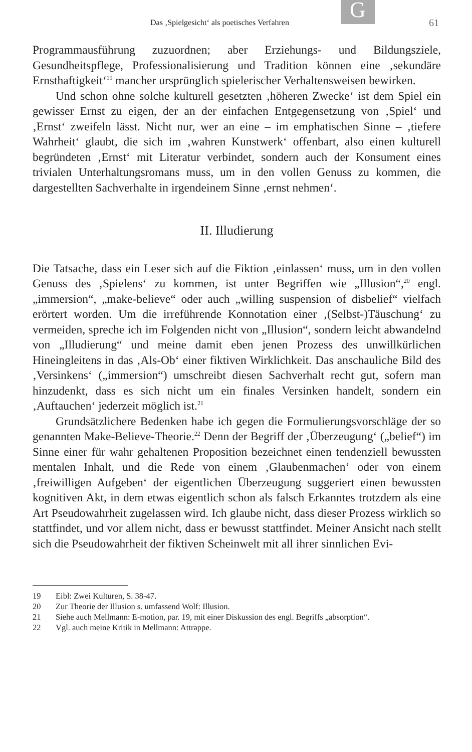Das ‚Spielgesicht‘ als poetisches Verfahren
G 61
Programmausführung zuzuordnen; aber Erziehungs- und Bildungsziele, Gesundheitspflege, Professionalisierung und Tradition können eine ‚sekundäre Ernsthaftigkeit‘<sup>19</sup> mancher ursprünglich spielerischer Verhaltensweisen bewirken.
Und schon ohne solche kulturell gesetzten ‚höheren Zwecke‘ ist dem Spiel ein gewisser Ernst zu eigen, der an der einfachen Entgegensetzung von ‚Spiel‘ und ‚Ernst‘ zweifeln lässt. Nicht nur, wer an eine – im emphatischen Sinne – ‚tiefere Wahrheit‘ glaubt, die sich im ‚wahren Kunstwerk‘ offenbart, also einen kulturell begründeten ‚Ernst‘ mit Literatur verbindet, sondern auch der Konsument eines trivialen Unterhaltungsromans muss, um in den vollen Genuss zu kommen, die dargestellten Sachverhalte in irgendeinem Sinne ‚ernst nehmen‘.
II. Illudierung
Die Tatsache, dass ein Leser sich auf die Fiktion ‚einlassen‘ muss, um in den vollen Genuss des ‚Spielens‘ zu kommen, ist unter Begriffen wie „Illusion“,<sup>20</sup> engl. „immersion“, „make-believe“ oder auch „willing suspension of disbelief“ vielfach erörtert worden. Um die irreführende Konnotation einer ‚(Selbst-)Täuschung‘ zu vermeiden, spreche ich im Folgenden nicht von „Illusion“, sondern leicht abwandelnd von „Illudierung“ und meine damit eben jenen Prozess des unwillkürlichen Hineingleitens in das ‚Als-Ob‘ einer fiktiven Wirklichkeit. Das anschauliche Bild des ‚Versinkens‘ („immersion“) umschreibt diesen Sachverhalt recht gut, sofern man hinzudenkt, dass es sich nicht um ein finales Versinken handelt, sondern ein ‚Auftauchen‘ jederzeit möglich ist.<sup>21</sup>
Grundsätzlichere Bedenken habe ich gegen die Formulierungsvorschläge der so genannten Make-Believe-Theorie.<sup>22</sup> Denn der Begriff der ‚Überzeugung‘ („belief“) im Sinne einer für wahr gehaltenen Proposition bezeichnet einen tendenziell bewussten mentalen Inhalt, und die Rede von einem ‚Glaubenmachen‘ oder von einem ‚freiwilligen Aufgeben‘ der eigentlichen Überzeugung suggeriert einen bewussten kognitiven Akt, in dem etwas eigentlich schon als falsch Erkanntes trotzdem als eine Art Pseudowahrheit zugelassen wird. Ich glaube nicht, dass dieser Prozess wirklich so stattfindet, und vor allem nicht, dass er bewusst stattfindet. Meiner Ansicht nach stellt sich die Pseudowahrheit der fiktiven Scheinwelt mit all ihrer sinnlichen Evi-
19 Eibl: Zwei Kulturen, S. 38-47.
20 Zur Theorie der Illusion s. umfassend Wolf: Illusion.
21 Siehe auch Mellmann: E-motion, par. 19, mit einer Diskussion des engl. Begriffs „absorption“.
22 Vgl. auch meine Kritik in Mellmann: Attrappe.